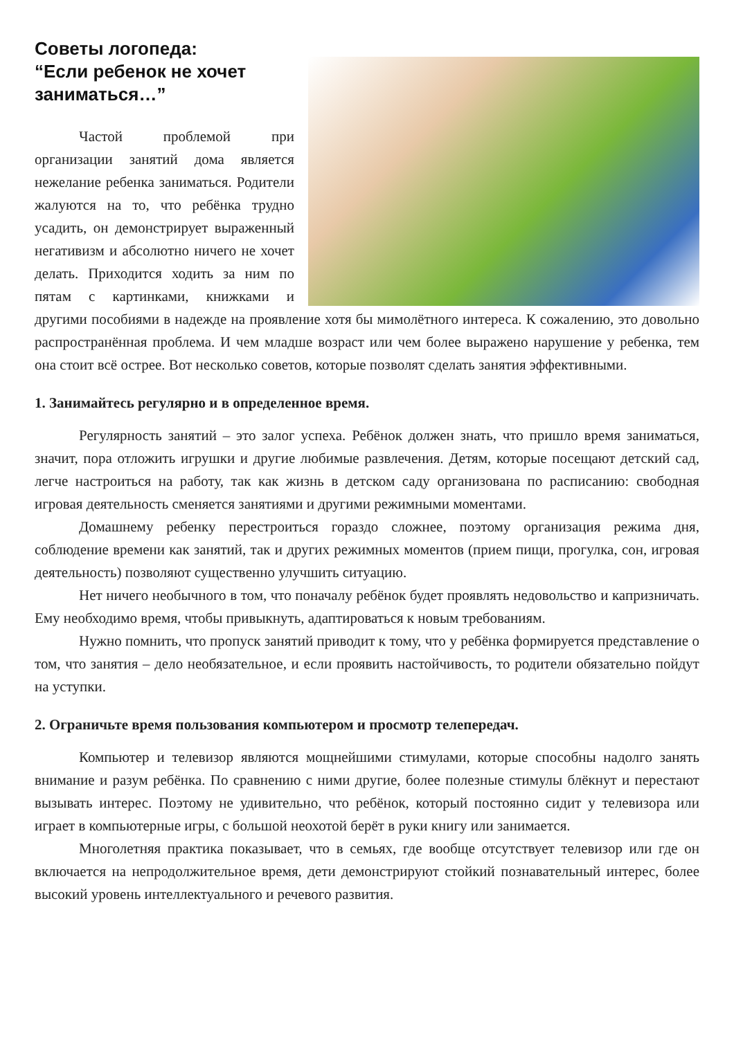Советы логопеда:
“Если ребенок не хочет
заниматься…”
Частой проблемой при организации занятий дома является нежелание ребенка заниматься. Родители жалуются на то, что ребёнка трудно усадить, он демонстрирует выраженный негативизм и абсолютно ничего не хочет делать. Приходится ходить за ним по пятам с картинками, книжками и другими пособиями в надежде на проявление хотя бы мимолётного интереса. К сожалению, это довольно распространённая проблема. И чем младше возраст или чем более выражено нарушение у ребенка, тем она стоит всё острее. Вот несколько советов, которые позволят сделать занятия эффективными.
1. Занимайтесь регулярно и в определенное время.
Регулярность занятий – это залог успеха. Ребёнок должен знать, что пришло время заниматься, значит, пора отложить игрушки и другие любимые развлечения. Детям, которые посещают детский сад, легче настроиться на работу, так как жизнь в детском саду организована по расписанию: свободная игровая деятельность сменяется занятиями и другими режимными моментами.
Домашнему ребенку перестроиться гораздо сложнее, поэтому организация режима дня, соблюдение времени как занятий, так и других режимных моментов (прием пищи, прогулка, сон, игровая деятельность) позволяют существенно улучшить ситуацию.
Нет ничего необычного в том, что поначалу ребёнок будет проявлять недовольство и капризничать. Ему необходимо время, чтобы привыкнуть, адаптироваться к новым требованиям.
Нужно помнить, что пропуск занятий приводит к тому, что у ребёнка формируется представление о том, что занятия – дело необязательное, и если проявить настойчивость, то родители обязательно пойдут на уступки.
2. Ограничьте время пользования компьютером и просмотр телепередач.
Компьютер и телевизор являются мощнейшими стимулами, которые способны надолго занять внимание и разум ребёнка. По сравнению с ними другие, более полезные стимулы блёкнут и перестают вызывать интерес. Поэтому не удивительно, что ребёнок, который постоянно сидит у телевизора или играет в компьютерные игры, с большой неохотой берёт в руки книгу или занимается.
Многолетняя практика показывает, что в семьях, где вообще отсутствует телевизор или где он включается на непродолжительное время, дети демонстрируют стойкий познавательный интерес, более высокий уровень интеллектуального и речевого развития.